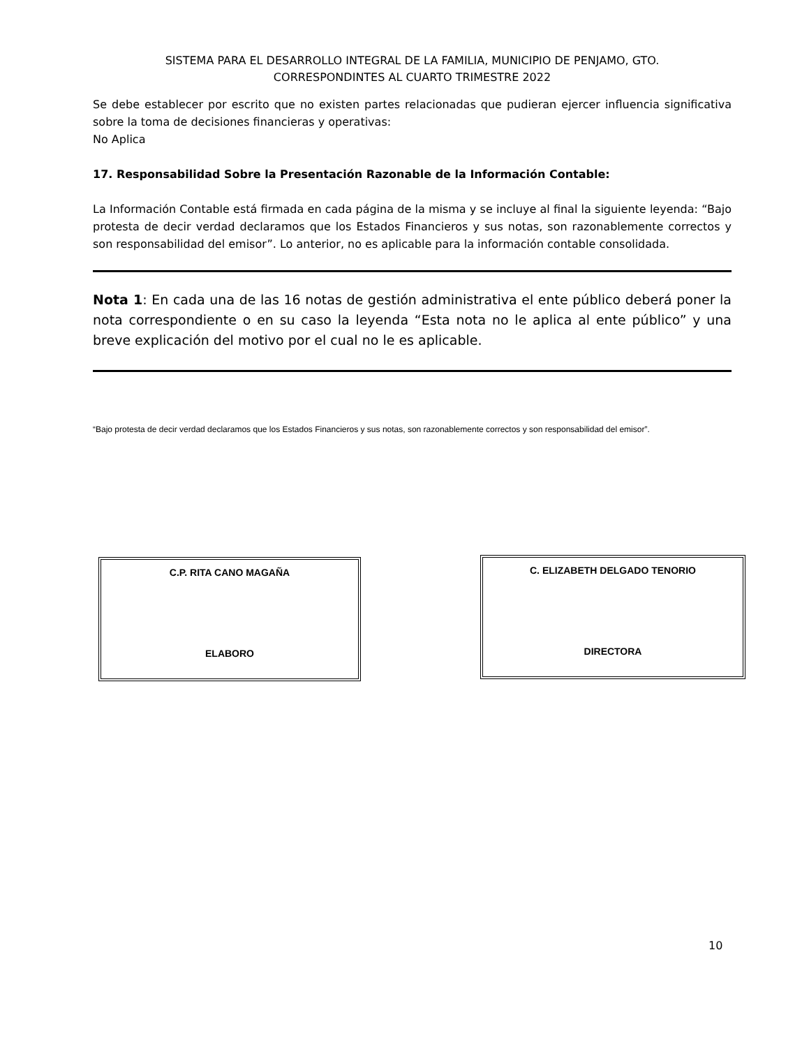SISTEMA PARA EL DESARROLLO INTEGRAL DE LA FAMILIA, MUNICIPIO DE PENJAMO, GTO.
CORRESPONDINTES AL CUARTO TRIMESTRE 2022
Se debe establecer por escrito que no existen partes relacionadas que pudieran ejercer influencia significativa sobre la toma de decisiones financieras y operativas:
No Aplica
17. Responsabilidad Sobre la Presentación Razonable de la Información Contable:
La Información Contable está firmada en cada página de la misma y se incluye al final la siguiente leyenda: “Bajo protesta de decir verdad declaramos que los Estados Financieros y sus notas, son razonablemente correctos y son responsabilidad del emisor”. Lo anterior, no es aplicable para la información contable consolidada.
Nota 1: En cada una de las 16 notas de gestión administrativa el ente público deberá poner la nota correspondiente o en su caso la leyenda “Esta nota no le aplica al ente público” y una breve explicación del motivo por el cual no le es aplicable.
“Bajo protesta de decir verdad declaramos que los Estados Financieros y sus notas, son razonablemente correctos y son responsabilidad del emisor”.
C.P. RITA CANO MAGAÑA
ELABORO
C. ELIZABETH DELGADO TENORIO
DIRECTORA
10